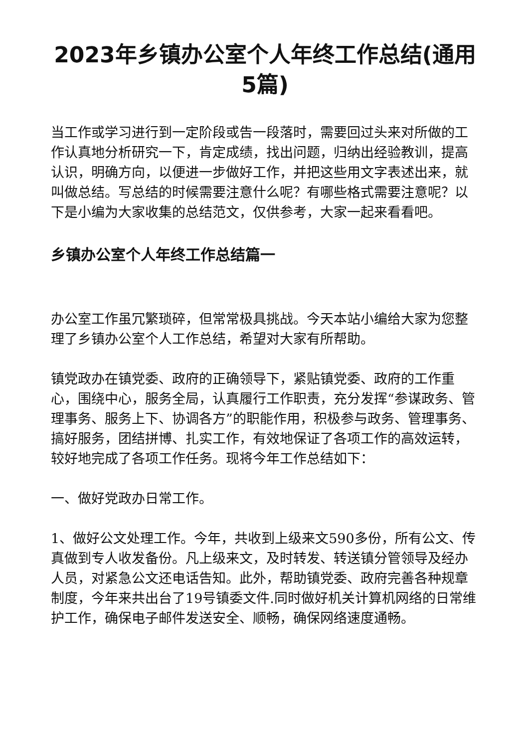2023年乡镇办公室个人年终工作总结(通用5篇)
当工作或学习进行到一定阶段或告一段落时，需要回过头来对所做的工作认真地分析研究一下，肯定成绩，找出问题，归纳出经验教训，提高认识，明确方向，以便进一步做好工作，并把这些用文字表述出来，就叫做总结。写总结的时候需要注意什么呢？有哪些格式需要注意呢？以下是小编为大家收集的总结范文，仅供参考，大家一起来看看吧。
乡镇办公室个人年终工作总结篇一
办公室工作虽冗繁琐碎，但常常极具挑战。今天本站小编给大家为您整理了乡镇办公室个人工作总结，希望对大家有所帮助。
镇党政办在镇党委、政府的正确领导下，紧贴镇党委、政府的工作重心，围绕中心，服务全局，认真履行工作职责，充分发挥“参谋政务、管理事务、服务上下、协调各方”的职能作用，积极参与政务、管理事务、搞好服务，团结拼博、扎实工作，有效地保证了各项工作的高效运转，较好地完成了各项工作任务。现将今年工作总结如下：
一、做好党政办日常工作。
1、做好公文处理工作。今年，共收到上级来文590多份，所有公文、传真做到专人收发备份。凡上级来文，及时转发、转送镇分管领导及经办人员，对紧急公文还电话告知。此外，帮助镇党委、政府完善各种规章制度，今年来共出台了19号镇委文件.同时做好机关计算机网络的日常维护工作，确保电子邮件发送安全、顺畅，确保网络速度通畅。